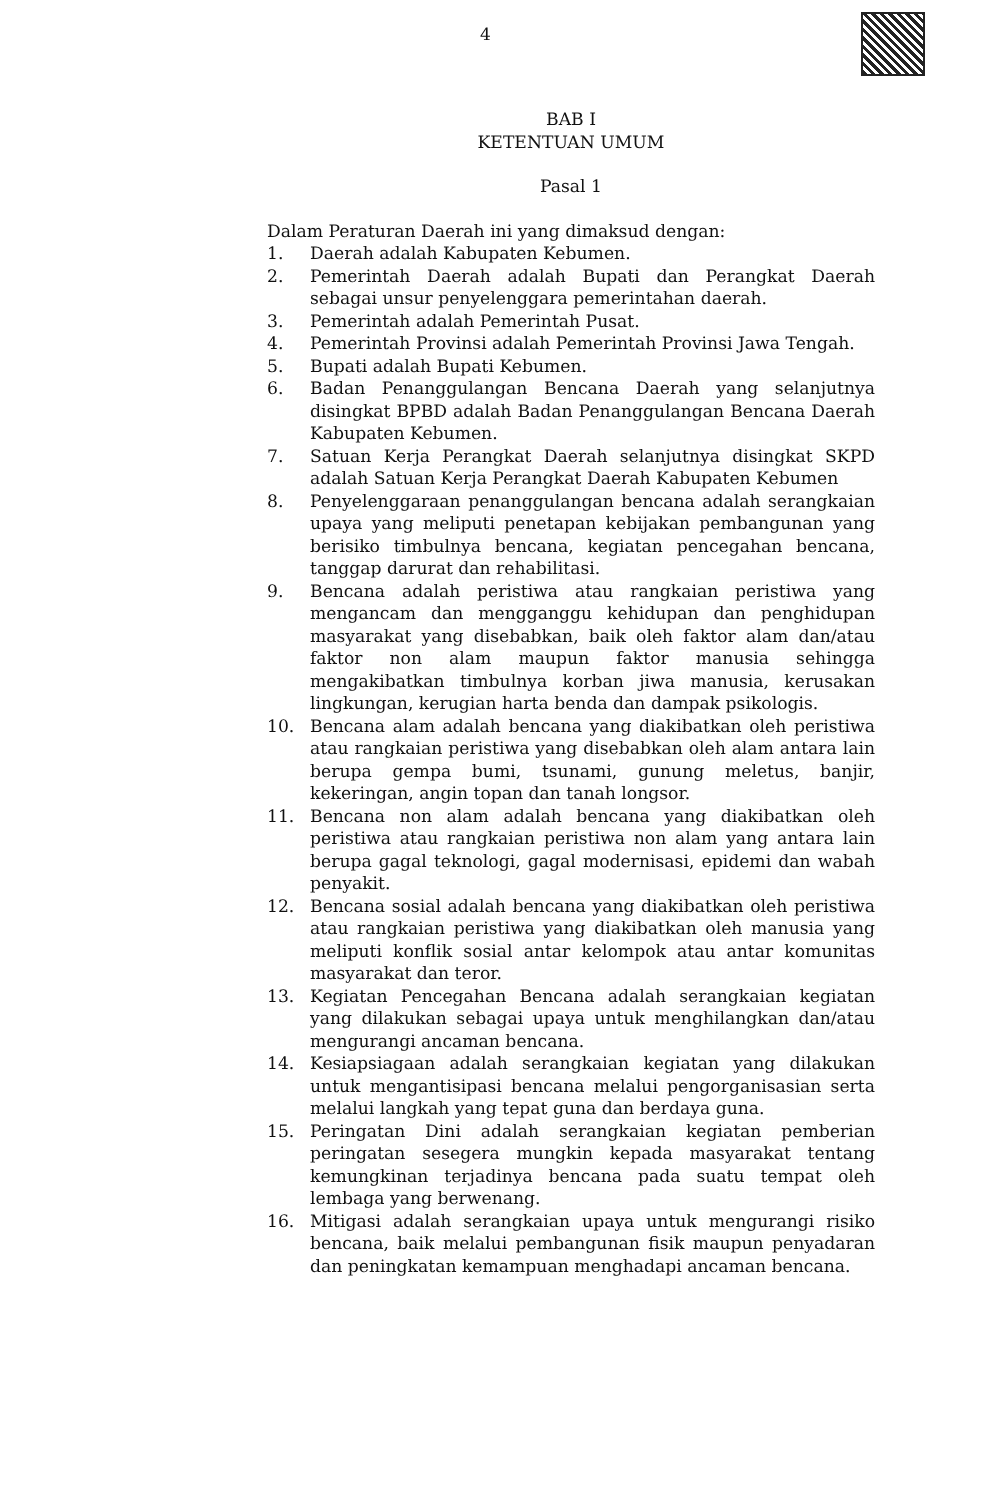4
BAB I
KETENTUAN UMUM
Pasal 1
Dalam Peraturan Daerah ini yang dimaksud dengan:
1. Daerah adalah Kabupaten Kebumen.
2. Pemerintah Daerah adalah Bupati dan Perangkat Daerah sebagai unsur penyelenggara pemerintahan daerah.
3. Pemerintah adalah Pemerintah Pusat.
4. Pemerintah Provinsi adalah Pemerintah Provinsi Jawa Tengah.
5. Bupati adalah Bupati Kebumen.
6. Badan Penanggulangan Bencana Daerah yang selanjutnya disingkat BPBD adalah Badan Penanggulangan Bencana Daerah Kabupaten Kebumen.
7. Satuan Kerja Perangkat Daerah selanjutnya disingkat SKPD adalah Satuan Kerja Perangkat Daerah Kabupaten Kebumen
8. Penyelenggaraan penanggulangan bencana adalah serangkaian upaya yang meliputi penetapan kebijakan pembangunan yang berisiko timbulnya bencana, kegiatan pencegahan bencana, tanggap darurat dan rehabilitasi.
9. Bencana adalah peristiwa atau rangkaian peristiwa yang mengancam dan mengganggu kehidupan dan penghidupan masyarakat yang disebabkan, baik oleh faktor alam dan/atau faktor non alam maupun faktor manusia sehingga mengakibatkan timbulnya korban jiwa manusia, kerusakan lingkungan, kerugian harta benda dan dampak psikologis.
10. Bencana alam adalah bencana yang diakibatkan oleh peristiwa atau rangkaian peristiwa yang disebabkan oleh alam antara lain berupa gempa bumi, tsunami, gunung meletus, banjir, kekeringan, angin topan dan tanah longsor.
11. Bencana non alam adalah bencana yang diakibatkan oleh peristiwa atau rangkaian peristiwa non alam yang antara lain berupa gagal teknologi, gagal modernisasi, epidemi dan wabah penyakit.
12. Bencana sosial adalah bencana yang diakibatkan oleh peristiwa atau rangkaian peristiwa yang diakibatkan oleh manusia yang meliputi konflik sosial antar kelompok atau antar komunitas masyarakat dan teror.
13. Kegiatan Pencegahan Bencana adalah serangkaian kegiatan yang dilakukan sebagai upaya untuk menghilangkan dan/atau mengurangi ancaman bencana.
14. Kesiapsiagaan adalah serangkaian kegiatan yang dilakukan untuk mengantisipasi bencana melalui pengorganisasian serta melalui langkah yang tepat guna dan berdaya guna.
15. Peringatan Dini adalah serangkaian kegiatan pemberian peringatan sesegera mungkin kepada masyarakat tentang kemungkinan terjadinya bencana pada suatu tempat oleh lembaga yang berwenang.
16. Mitigasi adalah serangkaian upaya untuk mengurangi risiko bencana, baik melalui pembangunan fisik maupun penyadaran dan peningkatan kemampuan menghadapi ancaman bencana.